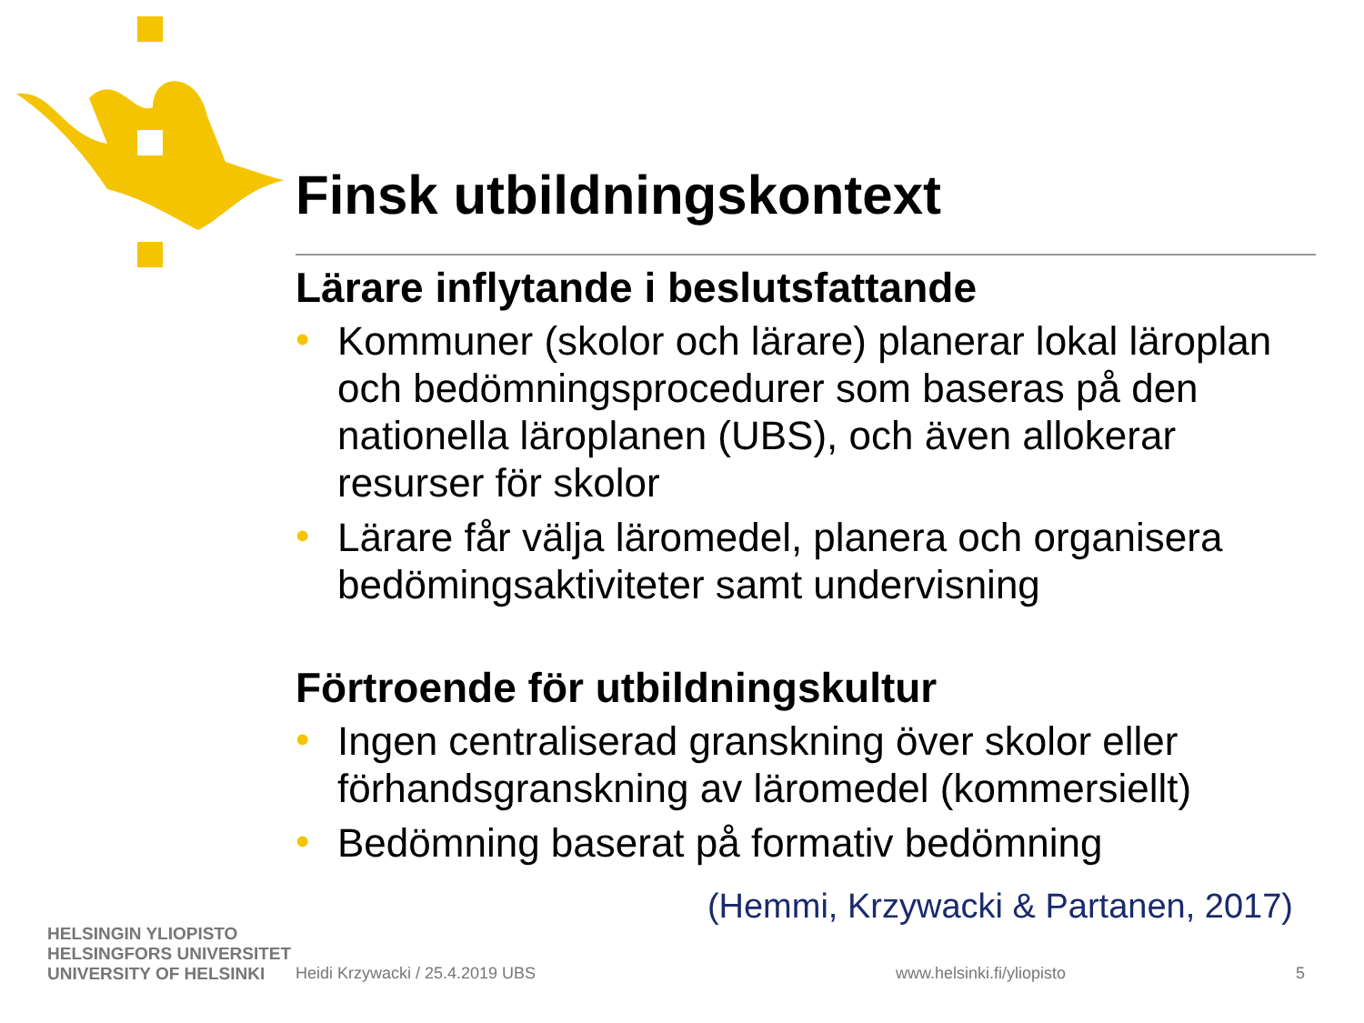Finsk utbildningskontext
Lärare inflytande i beslutsfattande
• Kommuner (skolor och lärare) planerar lokal läroplan och bedömningsprocedurer som baseras på den nationella läroplanen (UBS), och även allokerar resurser för skolor
• Lärare får välja läromedel, planera och organisera bedömingsaktiviteter samt undervisning
Förtroende för utbildningskultur
• Ingen centraliserad granskning över skolor eller förhandsgranskning av läromedel (kommersiellt)
• Bedömning baserat på formativ bedömning
(Hemmi, Krzywacki & Partanen, 2017)
HELSINGIN YLIOPISTO
HELSINGFORS UNIVERSITET
UNIVERSITY OF HELSINKI
Heidi Krzywacki / 25.4.2019 UBS www.helsinki.fi/yliopisto 5